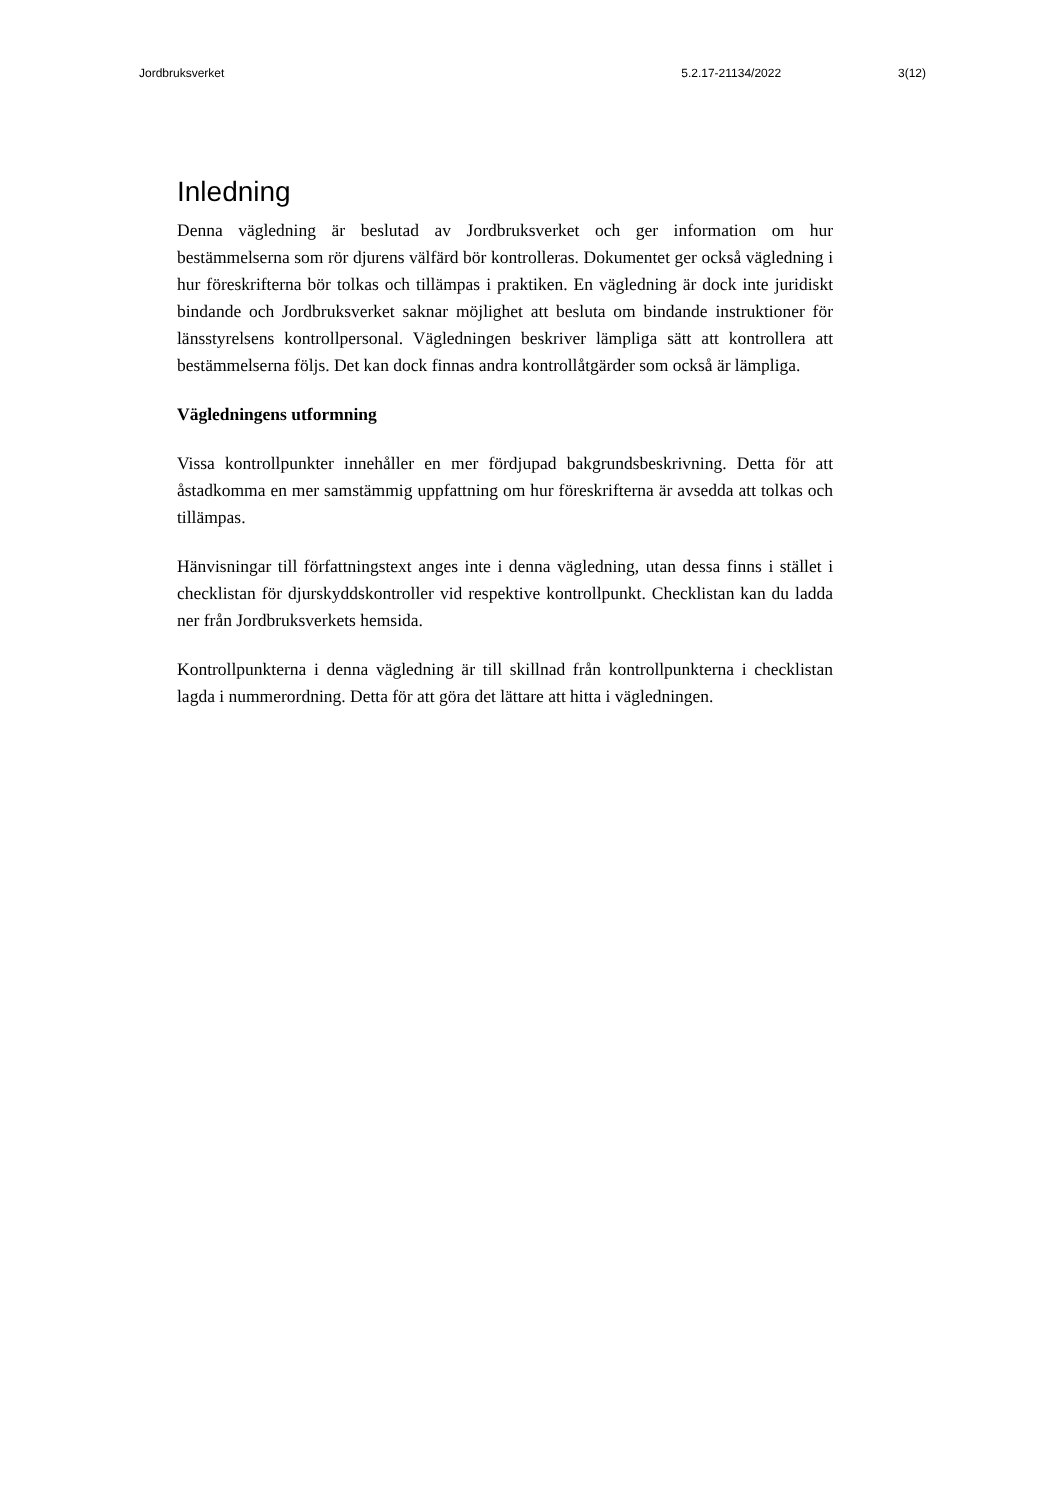Jordbruksverket 5.2.17-21134/2022 3(12)
Inledning
Denna vägledning är beslutad av Jordbruksverket och ger information om hur bestämmelserna som rör djurens välfärd bör kontrolleras. Dokumentet ger också vägledning i hur föreskrifterna bör tolkas och tillämpas i praktiken. En vägledning är dock inte juridiskt bindande och Jordbruksverket saknar möjlighet att besluta om bindande instruktioner för länsstyrelsens kontrollpersonal. Vägledningen beskriver lämpliga sätt att kontrollera att bestämmelserna följs. Det kan dock finnas andra kontrollåtgärder som också är lämpliga.
Vägledningens utformning
Vissa kontrollpunkter innehåller en mer fördjupad bakgrundsbeskrivning. Detta för att åstadkomma en mer samstämmig uppfattning om hur föreskrifterna är avsedda att tolkas och tillämpas.
Hänvisningar till författningstext anges inte i denna vägledning, utan dessa finns i stället i checklistan för djurskyddskontroller vid respektive kontrollpunkt. Checklistan kan du ladda ner från Jordbruksverkets hemsida.
Kontrollpunkterna i denna vägledning är till skillnad från kontrollpunkterna i checklistan lagda i nummerordning. Detta för att göra det lättare att hitta i vägledningen.